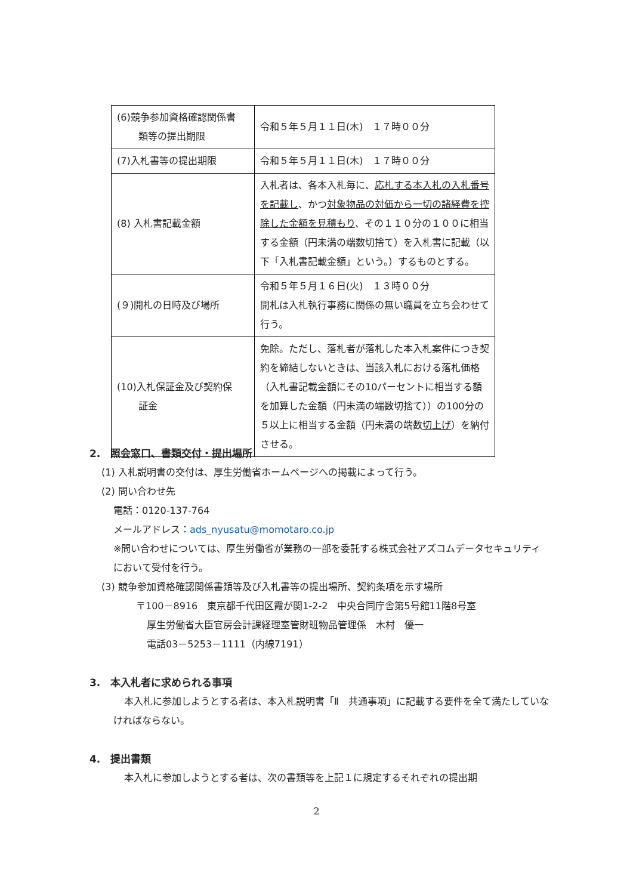| (6)競争参加資格確認関係書 類等の提出期限 | 令和５年５月１１日(木) １７時００分 |
| (7)入札書等の提出期限 | 令和５年５月１１日(木) １７時００分 |
| (8) 入札書記載金額 | 入札者は、各本入札毎に、 応札する本入札の入札番号を記載し 、かつ 対象物品の対価から一切の諸経費を控除した金額を見積もり 、その１１０分の１００に相当する金額（円未満の端数切捨て）を入札書に記載（以下「入札書記載金額」という。）するものとする。 |
| (９)開札の日時及び場所 | 令和５年５月１６日(火) １３時００分 開札は入札執行事務に関係の無い職員を立ち会わせて行う。 |
| (10)入札保証金及び契約保 証金 | 免除。ただし、落札者が落札した本入札案件につき契約を締結しないときは、当該入札における落札価格（入札書記載金額にその10パーセントに相当する額を加算した金額（円未満の端数切捨て））の100分の５以上に相当する金額（円未満の端数 切上げ ）を納付させる。 |
2.　照会窓口、書類交付・提出場所
(1) 入札説明書の交付は、厚生労働省ホームページへの掲載によって行う。
(2) 問い合わせ先
電話：0120-137-764
メールアドレス：ads_nyusatu@momotaro.co.jp
※問い合わせについては、厚生労働省が業務の一部を委託する株式会社アズコムデータセキュリティにおいて受付を行う。
(3) 競争参加資格確認関係書類等及び入札書等の提出場所、契約条項を示す場所
〒100－8916　東京都千代田区霞が関1-2-2　中央合同庁舎第5号館11階8号室
厚生労働省大臣官房会計課経理室管財班物品管理係　木村　優一
電話03－5253－1111（内線7191）
3.　本入札者に求められる事項
本入札に参加しようとする者は、本入札説明書「Ⅱ　共通事項」に記載する要件を全て満たしていなければならない。
4.　提出書類
本入札に参加しようとする者は、次の書類等を上記１に規定するそれぞれの提出期
2